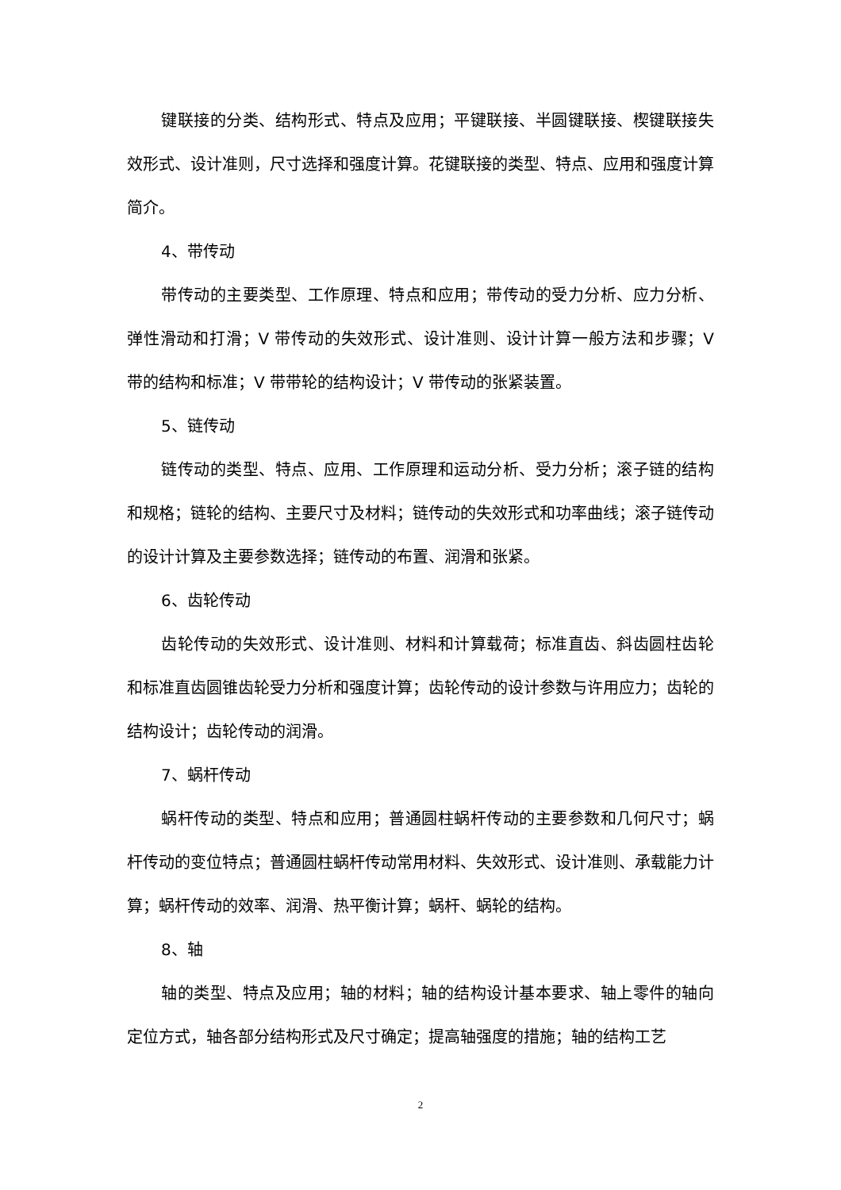键联接的分类、结构形式、特点及应用；平键联接、半圆键联接、楔键联接失效形式、设计准则，尺寸选择和强度计算。花键联接的类型、特点、应用和强度计算简介。
4、带传动
带传动的主要类型、工作原理、特点和应用；带传动的受力分析、应力分析、弹性滑动和打滑；V 带传动的失效形式、设计准则、设计计算一般方法和步骤；V 带的结构和标准；V 带带轮的结构设计；V 带传动的张紧装置。
5、链传动
链传动的类型、特点、应用、工作原理和运动分析、受力分析；滚子链的结构和规格；链轮的结构、主要尺寸及材料；链传动的失效形式和功率曲线；滚子链传动的设计计算及主要参数选择；链传动的布置、润滑和张紧。
6、齿轮传动
齿轮传动的失效形式、设计准则、材料和计算载荷；标准直齿、斜齿圆柱齿轮和标准直齿圆锥齿轮受力分析和强度计算；齿轮传动的设计参数与许用应力；齿轮的结构设计；齿轮传动的润滑。
7、蜗杆传动
蜗杆传动的类型、特点和应用；普通圆柱蜗杆传动的主要参数和几何尺寸；蜗杆传动的变位特点；普通圆柱蜗杆传动常用材料、失效形式、设计准则、承载能力计算；蜗杆传动的效率、润滑、热平衡计算；蜗杆、蜗轮的结构。
8、轴
轴的类型、特点及应用；轴的材料；轴的结构设计基本要求、轴上零件的轴向定位方式，轴各部分结构形式及尺寸确定；提高轴强度的措施；轴的结构工艺
2